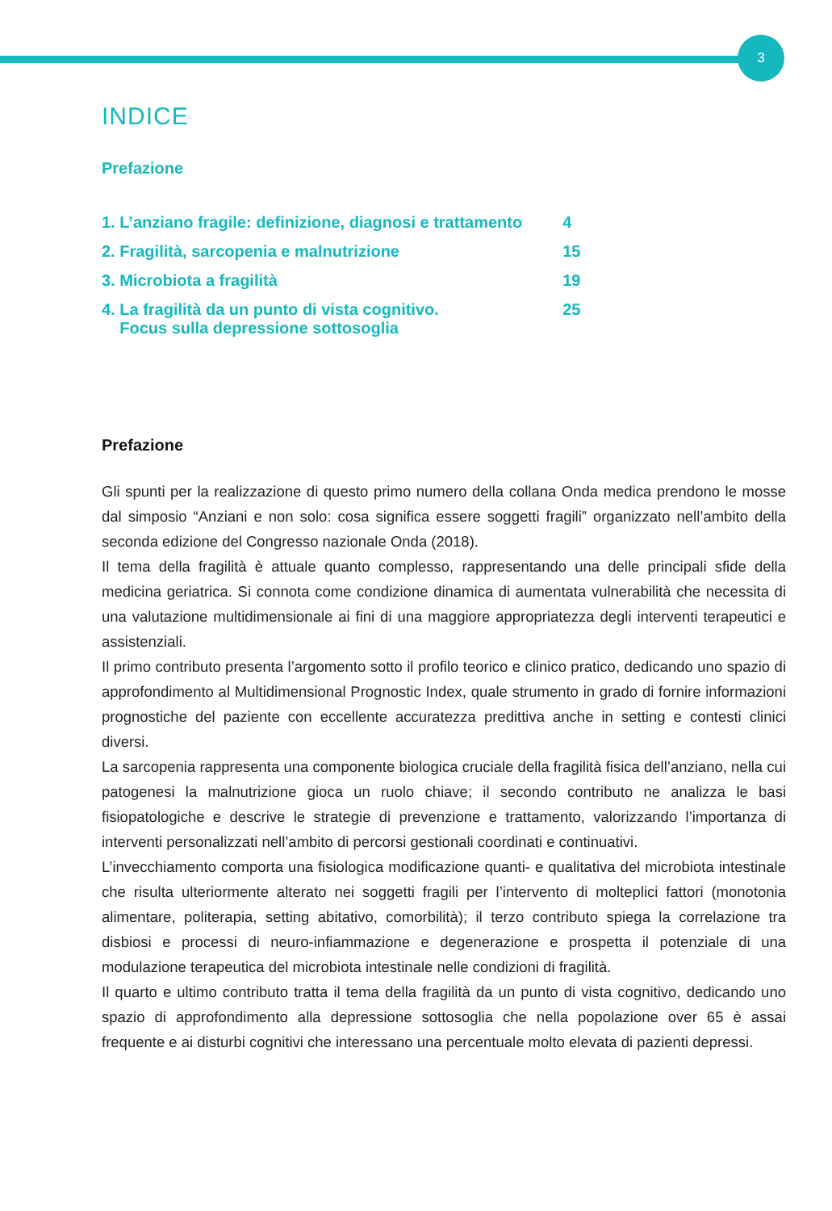3
INDICE
Prefazione
| 1. L’anziano fragile: definizione, diagnosi e trattamento | 4 |
| 2. Fragilità, sarcopenia e malnutrizione | 15 |
| 3. Microbiota a fragilità | 19 |
| 4. La fragilità da un punto di vista cognitivo. Focus sulla depressione sottosoglia | 25 |
Prefazione
Gli spunti per la realizzazione di questo primo numero della collana Onda medica prendono le mosse dal simposio “Anziani e non solo: cosa significa essere soggetti fragili” organizzato nell’ambito della seconda edizione del Congresso nazionale Onda (2018).
Il tema della fragilità è attuale quanto complesso, rappresentando una delle principali sfide della medicina geriatrica. Si connota come condizione dinamica di aumentata vulnerabilità che necessita di una valutazione multidimensionale ai fini di una maggiore appropriatezza degli interventi terapeutici e assistenziali.
Il primo contributo presenta l’argomento sotto il profilo teorico e clinico pratico, dedicando uno spazio di approfondimento al Multidimensional Prognostic Index, quale strumento in grado di fornire informazioni prognostiche del paziente con eccellente accuratezza predittiva anche in setting e contesti clinici diversi.
La sarcopenia rappresenta una componente biologica cruciale della fragilità fisica dell’anziano, nella cui patogenesi la malnutrizione gioca un ruolo chiave; il secondo contributo ne analizza le basi fisiopatologiche e descrive le strategie di prevenzione e trattamento, valorizzando l’importanza di interventi personalizzati nell’ambito di percorsi gestionali coordinati e continuativi.
L’invecchiamento comporta una fisiologica modificazione quanti- e qualitativa del microbiota intestinale che risulta ulteriormente alterato nei soggetti fragili per l’intervento di molteplici fattori (monotonia alimentare, politerapia, setting abitativo, comorbilità); il terzo contributo spiega la correlazione tra disbiosi e processi di neuro-infiammazione e degenerazione e prospetta il potenziale di una modulazione terapeutica del microbiota intestinale nelle condizioni di fragilità.
Il quarto e ultimo contributo tratta il tema della fragilità da un punto di vista cognitivo, dedicando uno spazio di approfondimento alla depressione sottosoglia che nella popolazione over 65 è assai frequente e ai disturbi cognitivi che interessano una percentuale molto elevata di pazienti depressi.